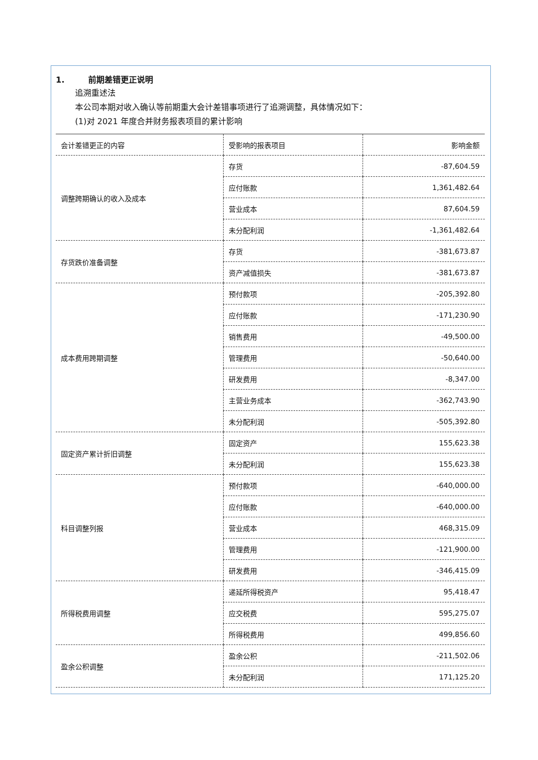1. 前期差错更正说明
追溯重述法
本公司本期对收入确认等前期重大会计差错事项进行了追溯调整，具体情况如下：
(1)对 2021 年度合并财务报表项目的累计影响
| 会计差错更正的内容 | 受影响的报表项目 | 影响金额 |
| 调整跨期确认的收入及成本 | 存货 | -87,604.59 |
| | 应付账款 | 1,361,482.64 |
| | 营业成本 | 87,604.59 |
| | 未分配利润 | -1,361,482.64 |
| 存货跌价准备调整 | 存货 | -381,673.87 |
| | 资产减值损失 | -381,673.87 |
| 成本费用跨期调整 | 预付款项 | -205,392.80 |
| | 应付账款 | -171,230.90 |
| | 销售费用 | -49,500.00 |
| | 管理费用 | -50,640.00 |
| | 研发费用 | -8,347.00 |
| | 主营业务成本 | -362,743.90 |
| | 未分配利润 | -505,392.80 |
| 固定资产累计折旧调整 | 固定资产 | 155,623.38 |
| | 未分配利润 | 155,623.38 |
| 科目调整列报 | 预付款项 | -640,000.00 |
| | 应付账款 | -640,000.00 |
| | 营业成本 | 468,315.09 |
| | 管理费用 | -121,900.00 |
| | 研发费用 | -346,415.09 |
| 所得税费用调整 | 递延所得税资产 | 95,418.47 |
| | 应交税费 | 595,275.07 |
| | 所得税费用 | 499,856.60 |
| 盈余公积调整 | 盈余公积 | -211,502.06 |
| | 未分配利润 | 171,125.20 |